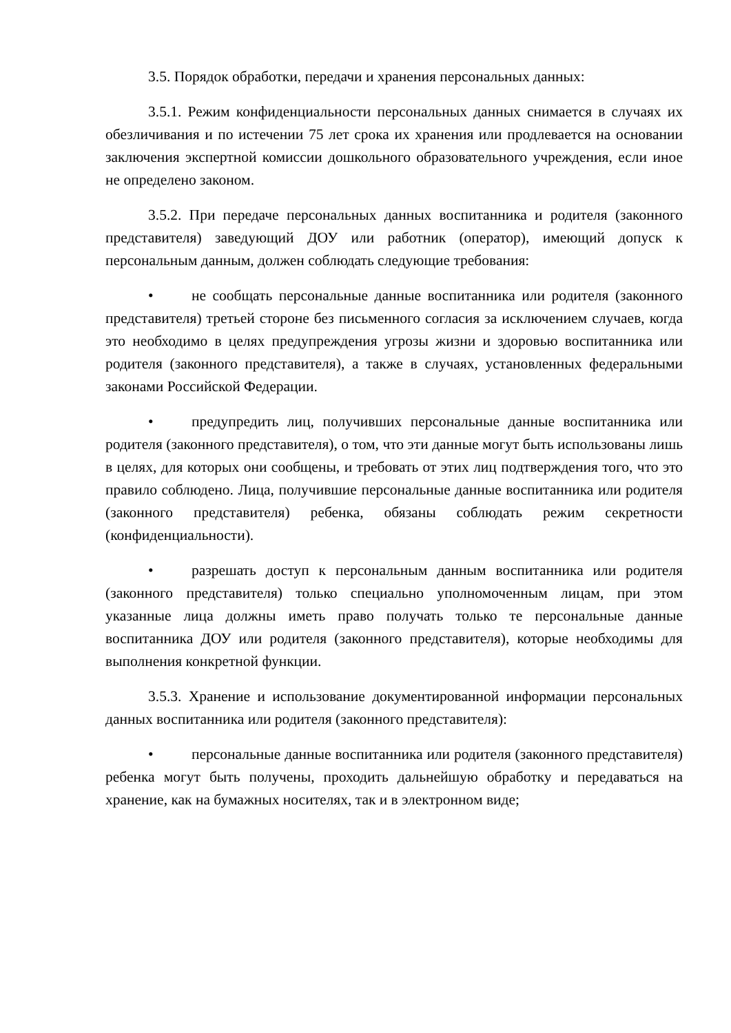3.5. Порядок обработки, передачи и хранения персональных данных:
3.5.1. Режим конфиденциальности персональных данных снимается в случаях их обезличивания и по истечении 75 лет срока их хранения или продлевается на основании заключения экспертной комиссии дошкольного образовательного учреждения, если иное не определено законом.
3.5.2. При передаче персональных данных воспитанника и родителя (законного представителя) заведующий ДОУ или работник (оператор), имеющий допуск к персональным данным, должен соблюдать следующие требования:
• не сообщать персональные данные воспитанника или родителя (законного представителя) третьей стороне без письменного согласия за исключением случаев, когда это необходимо в целях предупреждения угрозы жизни и здоровью воспитанника или родителя (законного представителя), а также в случаях, установленных федеральными законами Российской Федерации.
• предупредить лиц, получивших персональные данные воспитанника или родителя (законного представителя), о том, что эти данные могут быть использованы лишь в целях, для которых они сообщены, и требовать от этих лиц подтверждения того, что это правило соблюдено. Лица, получившие персональные данные воспитанника или родителя (законного представителя) ребенка, обязаны соблюдать режим секретности (конфиденциальности).
• разрешать доступ к персональным данным воспитанника или родителя (законного представителя) только специально уполномоченным лицам, при этом указанные лица должны иметь право получать только те персональные данные воспитанника ДОУ или родителя (законного представителя), которые необходимы для выполнения конкретной функции.
3.5.3. Хранение и использование документированной информации персональных данных воспитанника или родителя (законного представителя):
• персональные данные воспитанника или родителя (законного представителя) ребенка могут быть получены, проходить дальнейшую обработку и передаваться на хранение, как на бумажных носителях, так и в электронном виде;